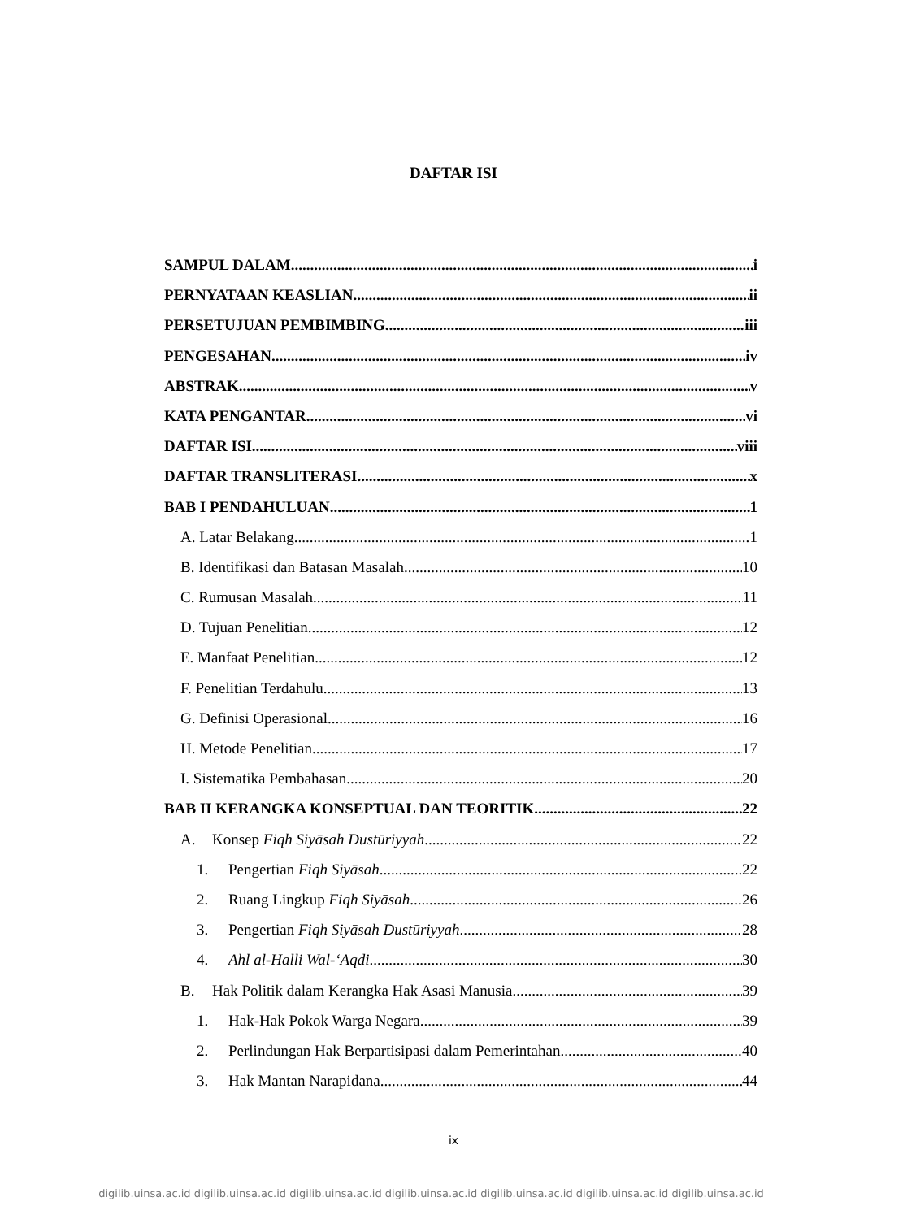DAFTAR ISI
SAMPUL DALAM i
PERNYATAAN KEASLIAN ii
PERSETUJUAN PEMBIMBING iii
PENGESAHAN iv
ABSTRAK v
KATA PENGANTAR vi
DAFTAR ISI viii
DAFTAR TRANSLITERASI x
BAB I PENDAHULUAN 1
A. Latar Belakang 1
B. Identifikasi dan Batasan Masalah 10
C. Rumusan Masalah 11
D. Tujuan Penelitian 12
E. Manfaat Penelitian 12
F. Penelitian Terdahulu 13
G. Definisi Operasional 16
H. Metode Penelitian 17
I. Sistematika Pembahasan 20
BAB II KERANGKA KONSEPTUAL DAN TEORITIK 22
A. Konsep Fiqh Siyāsah Dustūriyyah 22
1. Pengertian Fiqh Siyāsah 22
2. Ruang Lingkup Fiqh Siyāsah 26
3. Pengertian Fiqh Siyāsah Dustūriyyah 28
4. Ahl al-Halli Wal-‘Aqdi 30
B. Hak Politik dalam Kerangka Hak Asasi Manusia 39
1. Hak-Hak Pokok Warga Negara 39
2. Perlindungan Hak Berpartisipasi dalam Pemerintahan 40
3. Hak Mantan Narapidana 44
ix
digilib.uinsa.ac.id digilib.uinsa.ac.id digilib.uinsa.ac.id digilib.uinsa.ac.id digilib.uinsa.ac.id digilib.uinsa.ac.id digilib.uinsa.ac.id